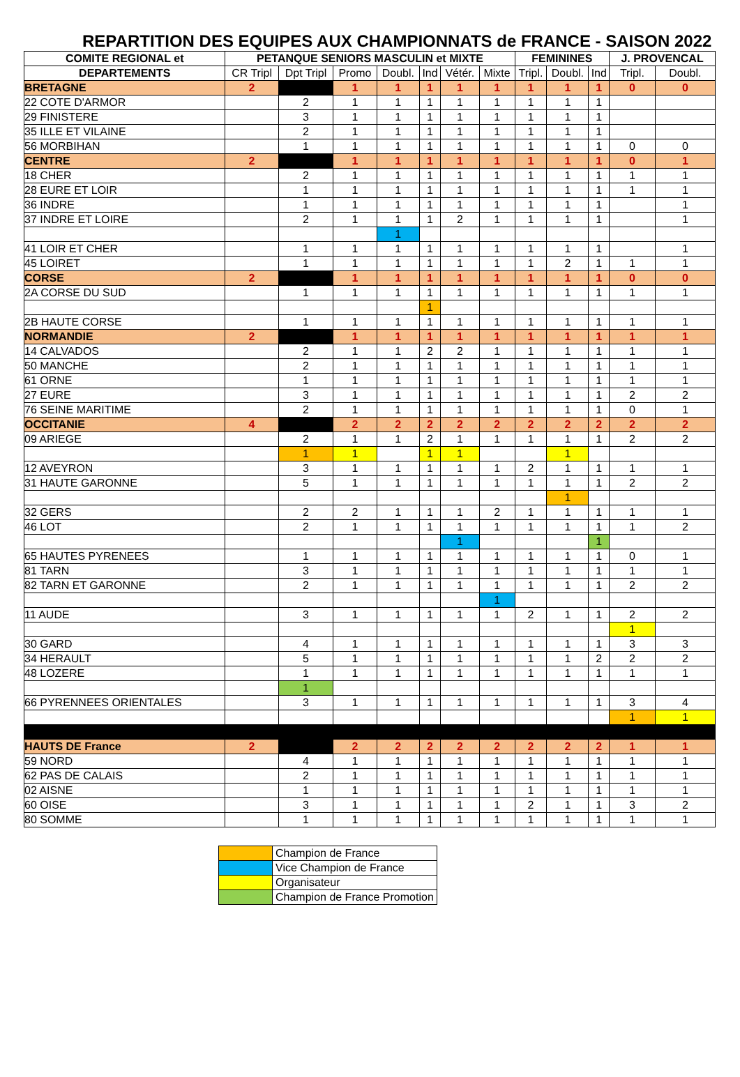REPARTITION DES EQUIPES AUX CHAMPIONNATS de FRANCE - SAISON 2022
| COMITE REGIONAL et | PETANQUE SENIORS MASCULIN et MIXTE | | | | | | | FEMININES | | | J. PROVENCAL | |
| --- | --- | --- | --- | --- | --- | --- | --- | --- | --- | --- | --- | --- |
| DEPARTEMENTS | CR Tripl | Dpt Tripl | Promo | Doubl. | Ind | Vétér. | Mixte | Tripl. | Doubl. | Ind | Tripl. | Doubl. |
| BRETAGNE | 2 | | 1 | 1 | 1 | 1 | 1 | 1 | 1 | 1 | 0 | 0 |
| 22 COTE D'ARMOR | | 2 | 1 | 1 | 1 | 1 | 1 | 1 | 1 | 1 | | |
| 29 FINISTERE | | 3 | 1 | 1 | 1 | 1 | 1 | 1 | 1 | 1 | | |
| 35 ILLE ET VILAINE | | 2 | 1 | 1 | 1 | 1 | 1 | 1 | 1 | 1 | | |
| 56 MORBIHAN | | 1 | 1 | 1 | 1 | 1 | 1 | 1 | 1 | 1 | 0 | 0 |
| CENTRE | 2 | | 1 | 1 | 1 | 1 | 1 | 1 | 1 | 1 | 0 | 1 |
| 18 CHER | | 2 | 1 | 1 | 1 | 1 | 1 | 1 | 1 | 1 | 1 | 1 |
| 28 EURE ET LOIR | | 1 | 1 | 1 | 1 | 1 | 1 | 1 | 1 | 1 | 1 | 1 |
| 36 INDRE | | 1 | 1 | 1 | 1 | 1 | 1 | 1 | 1 | 1 | | 1 |
| 37 INDRE ET LOIRE | | 2 | 1 | 1 | 1 | 2 | 1 | 1 | 1 | 1 | | 1 |
| | | | | 1 | | | | | | | | |
| 41 LOIR ET CHER | | 1 | 1 | 1 | 1 | 1 | 1 | 1 | 1 | 1 | | 1 |
| 45 LOIRET | | 1 | 1 | 1 | 1 | 1 | 1 | 1 | 2 | 1 | 1 | 1 |
| CORSE | 2 | | 1 | 1 | 1 | 1 | 1 | 1 | 1 | 1 | 0 | 0 |
| 2A CORSE DU SUD | | 1 | 1 | 1 | 1 | 1 | 1 | 1 | 1 | 1 | 1 | 1 |
| | | | | | 1 | | | | | | | |
| 2B HAUTE CORSE | | 1 | 1 | 1 | 1 | 1 | 1 | 1 | 1 | 1 | 1 | 1 |
| NORMANDIE | 2 | | 1 | 1 | 1 | 1 | 1 | 1 | 1 | 1 | 1 | 1 |
| 14 CALVADOS | | 2 | 1 | 1 | 2 | 2 | 1 | 1 | 1 | 1 | 1 | 1 |
| 50 MANCHE | | 2 | 1 | 1 | 1 | 1 | 1 | 1 | 1 | 1 | 1 | 1 |
| 61 ORNE | | 1 | 1 | 1 | 1 | 1 | 1 | 1 | 1 | 1 | 1 | 1 |
| 27 EURE | | 3 | 1 | 1 | 1 | 1 | 1 | 1 | 1 | 1 | 2 | 2 |
| 76 SEINE MARITIME | | 2 | 1 | 1 | 1 | 1 | 1 | 1 | 1 | 1 | 0 | 1 |
| OCCITANIE | 4 | | 2 | 2 | 2 | 2 | 2 | 2 | 2 | 2 | 2 | 2 |
| 09 ARIEGE | | 2 | 1 | 1 | 2 | 1 | 1 | 1 | 1 | 1 | 2 | 2 |
| | | 1 | 1 | | 1 | 1 | | | 1 | | | |
| 12 AVEYRON | | 3 | 1 | 1 | 1 | 1 | 1 | 2 | 1 | 1 | 1 | 1 |
| 31 HAUTE GARONNE | | 5 | 1 | 1 | 1 | 1 | 1 | 1 | 1 | 1 | 2 | 2 |
| | | | | | | | | | 1 | | | |
| 32 GERS | | 2 | 2 | 1 | 1 | 1 | 2 | 1 | 1 | 1 | 1 | 1 |
| 46 LOT | | 2 | 1 | 1 | 1 | 1 | 1 | 1 | 1 | 1 | 1 | 2 |
| | | | | | | 1 | | | | 1 | | |
| 65 HAUTES PYRENEES | | 1 | 1 | 1 | 1 | 1 | 1 | 1 | 1 | 1 | 0 | 1 |
| 81 TARN | | 3 | 1 | 1 | 1 | 1 | 1 | 1 | 1 | 1 | 1 | 1 |
| 82 TARN ET GARONNE | | 2 | 1 | 1 | 1 | 1 | 1 | 1 | 1 | 1 | 2 | 2 |
| | | | | | | | 1 | | | | | |
| 11 AUDE | | 3 | 1 | 1 | 1 | 1 | 1 | 2 | 1 | 1 | 2 | 2 |
| | | | | | | | | | | | 1 | |
| 30 GARD | | 4 | 1 | 1 | 1 | 1 | 1 | 1 | 1 | 1 | 3 | 3 |
| 34 HERAULT | | 5 | 1 | 1 | 1 | 1 | 1 | 1 | 1 | 2 | 2 | 2 |
| 48 LOZERE | | 1 | 1 | 1 | 1 | 1 | 1 | 1 | 1 | 1 | 1 | 1 |
| | | 1 | | | | | | | | | | |
| 66 PYRENNEES ORIENTALES | | 3 | 1 | 1 | 1 | 1 | 1 | 1 | 1 | 1 | 3 | 4 |
| | | | | | | | | | | | 1 | 1 |
| HAUTS DE France | 2 | | 2 | 2 | 2 | 2 | 2 | 2 | 2 | 2 | 1 | 1 |
| 59 NORD | | 4 | 1 | 1 | 1 | 1 | 1 | 1 | 1 | 1 | 1 | 1 |
| 62 PAS DE CALAIS | | 2 | 1 | 1 | 1 | 1 | 1 | 1 | 1 | 1 | 1 | 1 |
| 02 AISNE | | 1 | 1 | 1 | 1 | 1 | 1 | 1 | 1 | 1 | 1 | 1 |
| 60 OISE | | 3 | 1 | 1 | 1 | 1 | 1 | 2 | 1 | 1 | 3 | 2 |
| 80 SOMME | | 1 | 1 | 1 | 1 | 1 | 1 | 1 | 1 | 1 | 1 | 1 |
| | Champion de France |
| | Vice Champion de France |
| | Organisateur |
| | Champion de France Promotion |